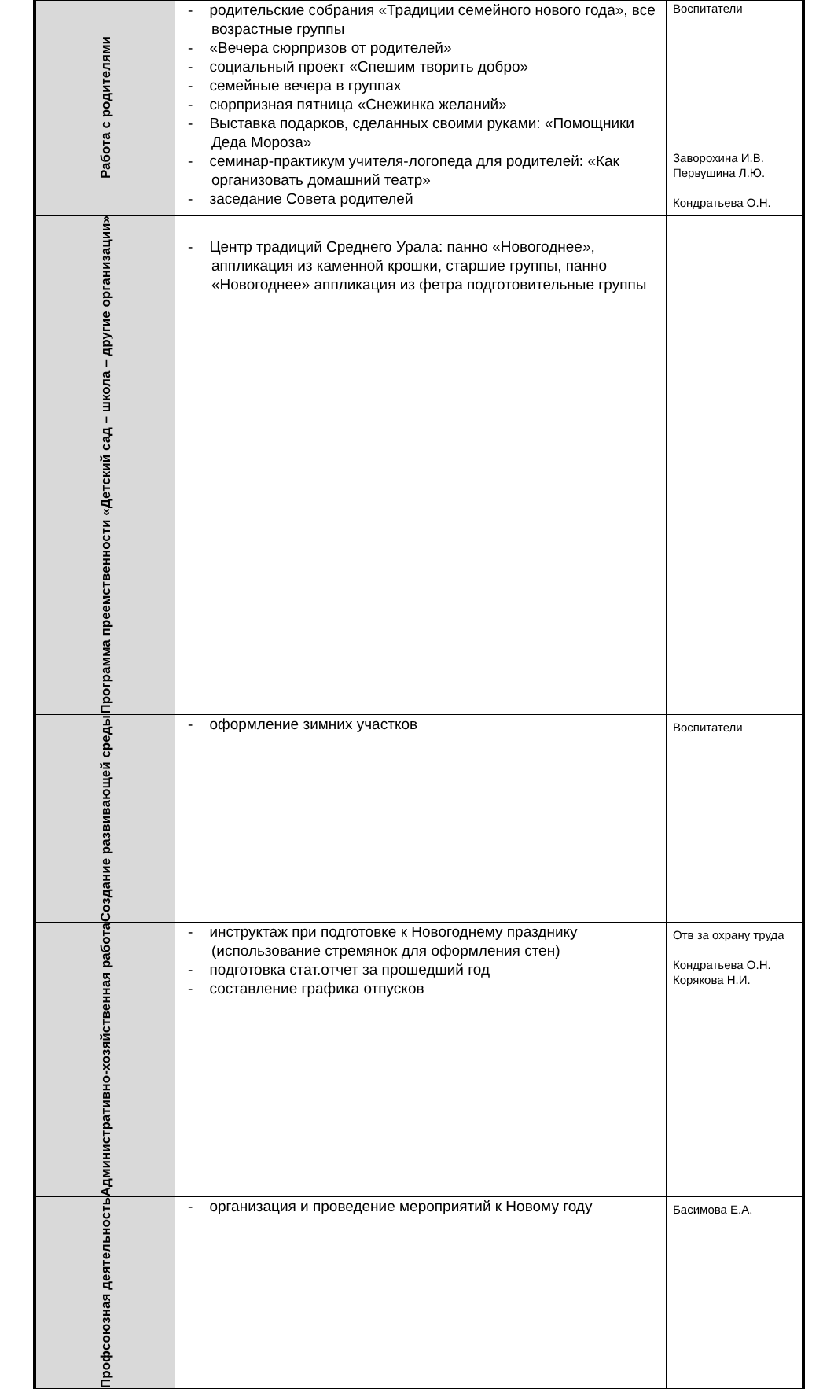| Работа с родителями | - родительские собрания «Традиции семейного нового года», все возрастные группы - «Вечера сюрпризов от родителей» - социальный проект «Спешим творить добро» - семейные вечера в группах - сюрпризная пятница «Снежинка желаний» - Выставка подарков, сделанных своими руками: «Помощники Деда Мороза» - семинар-практикум учителя-логопеда для родителей: «Как организовать домашний театр» - заседание Совета родителей | Воспитатели Заворохина И.В. Первушина Л.Ю. Кондратьева О.Н. |
| Программа преемственности «Детский сад – школа – другие организации» | - Центр традиций Среднего Урала: панно «Новогоднее», аппликация из каменной крошки, старшие группы, панно «Новогоднее» аппликация из фетра подготовительные группы | |
| Создание развивающей среды | - оформление зимних участков | Воспитатели |
| Административно-хозяйственная работа | - инструктаж при подготовке к Новогоднему празднику (использование стремянок для оформления стен) - подготовка стат.отчет за прошедший год - составление графика отпусков | Отв за охрану труда Кондратьева О.Н. Корякова Н.И. |
| Профсоюзная деятельность | - организация и проведение мероприятий к Новому году | Басимова Е.А. |